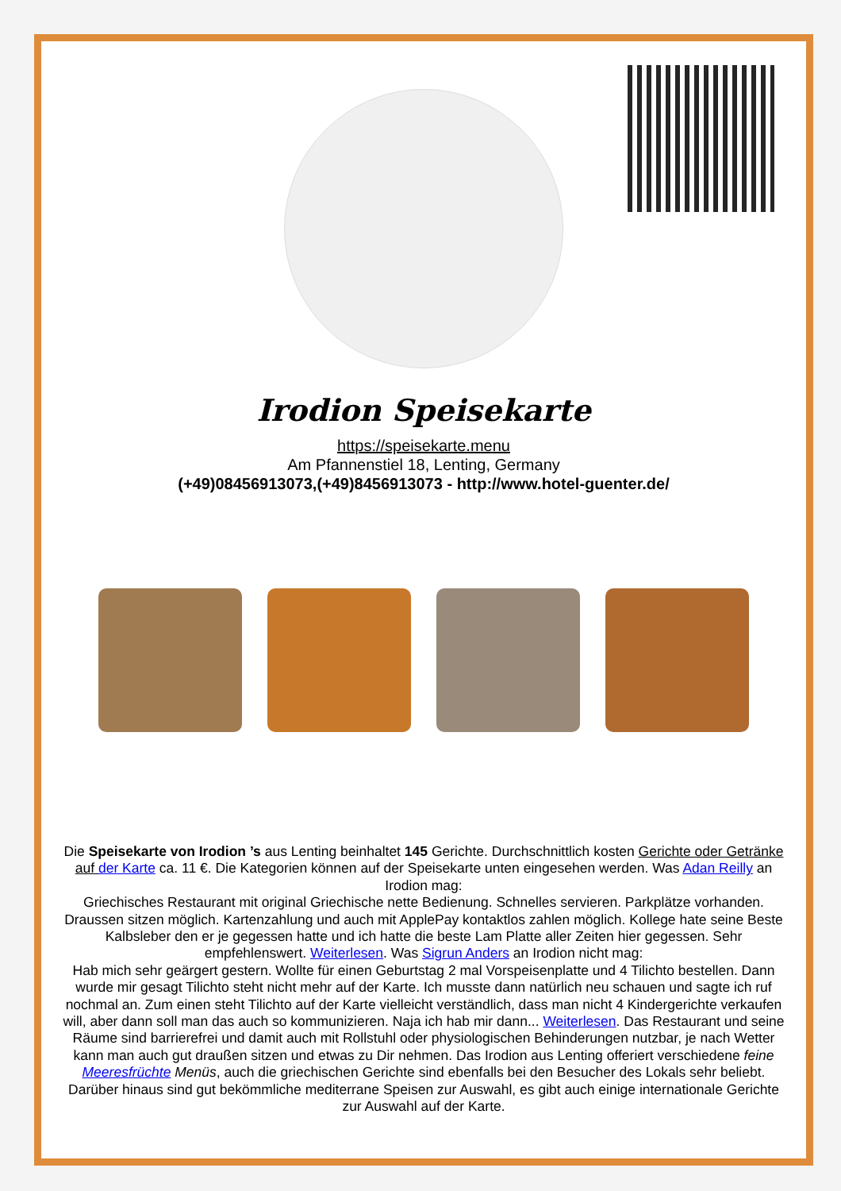Irodion Speisekarte
https://speisekarte.menu
Am Pfannenstiel 18, Lenting, Germany
(+49)08456913073,(+49)8456913073 - http://www.hotel-guenter.de/
Die Speisekarte von Irodion ’s aus Lenting beinhaltet 145 Gerichte. Durchschnittlich kosten Gerichte oder Getränke auf der Karte ca. 11 €. Die Kategorien können auf der Speisekarte unten eingesehen werden. Was Adan Reilly an Irodion mag:
Griechisches Restaurant mit original Griechische nette Bedienung. Schnelles servieren. Parkplätze vorhanden. Draussen sitzen möglich. Kartenzahlung und auch mit ApplePay kontaktlos zahlen möglich. Kollege hate seine Beste Kalbsleber den er je gegessen hatte und ich hatte die beste Lam Platte aller Zeiten hier gegessen. Sehr empfehlenswert. Weiterlesen. Was Sigrun Anders an Irodion nicht mag:
Hab mich sehr geärgert gestern. Wollte für einen Geburtstag 2 mal Vorspeisenplatte und 4 Tilichto bestellen. Dann wurde mir gesagt Tilichto steht nicht mehr auf der Karte. Ich musste dann natürlich neu schauen und sagte ich ruf nochmal an. Zum einen steht Tilichto auf der Karte vielleicht verständlich, dass man nicht 4 Kindergerichte verkaufen will, aber dann soll man das auch so kommunizieren. Naja ich hab mir dann... Weiterlesen. Das Restaurant und seine Räume sind barrierefrei und damit auch mit Rollstuhl oder physiologischen Behinderungen nutzbar, je nach Wetter kann man auch gut draußen sitzen und etwas zu Dir nehmen. Das Irodion aus Lenting offeriert verschiedene feine Meeresfrüchte Menüs, auch die griechischen Gerichte sind ebenfalls bei den Besucher des Lokals sehr beliebt. Darüber hinaus sind gut bekömmliche mediterrane Speisen zur Auswahl, es gibt auch einige internationale Gerichte zur Auswahl auf der Karte.